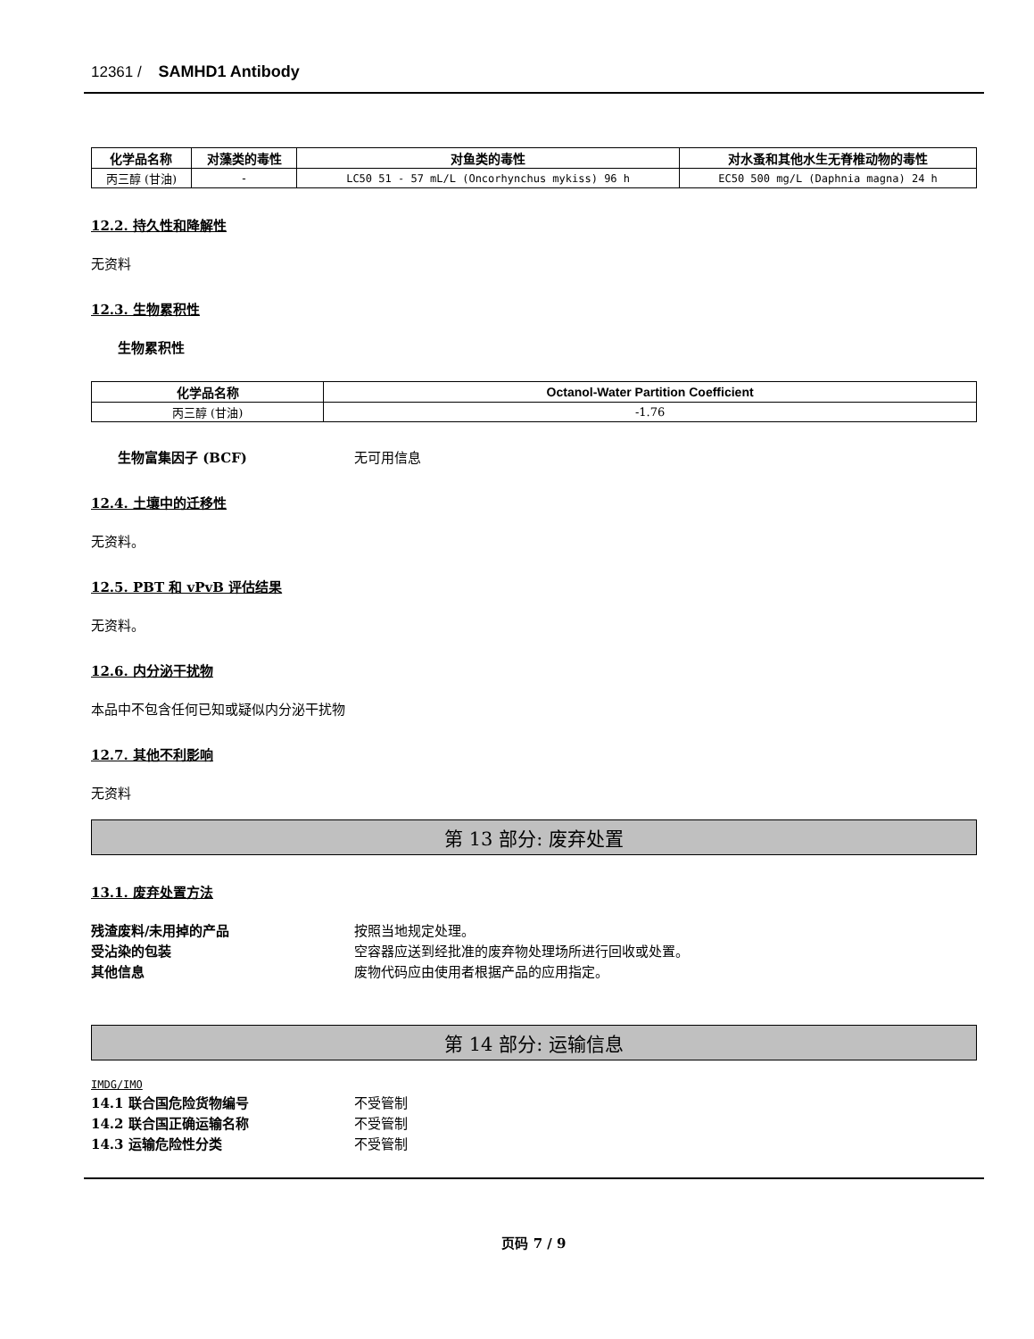12361 / SAMHD1 Antibody
| 化学品名称 | 对藻类的毒性 | 对鱼类的毒性 | 对水蚤和其他水生无脊椎动物的毒性 |
| --- | --- | --- | --- |
| 丙三醇 (甘油) | - | LC50 51 - 57 mL/L (Oncorhynchus mykiss) 96 h | EC50 500 mg/L (Daphnia magna) 24 h |
12.2. 持久性和降解性
无资料
12.3. 生物累积性
生物累积性
| 化学品名称 | Octanol-Water Partition Coefficient |
| --- | --- |
| 丙三醇 (甘油) | -1.76 |
生物富集因子 (BCF) 无可用信息
12.4. 土壤中的迁移性
无资料。
12.5. PBT 和 vPvB 评估结果
无资料。
12.6. 内分泌干扰物
本品中不包含任何已知或疑似内分泌干扰物
12.7. 其他不利影响
无资料
第 13 部分: 废弃处置
13.1. 废弃处置方法
残渣废料/未用掉的产品 按照当地规定处理。
受沾染的包装 空容器应送到经批准的废弃物处理场所进行回收或处置。
其他信息 废物代码应由使用者根据产品的应用指定。
第 14 部分: 运输信息
IMDG/IMO
14.1 联合国危险货物编号 不受管制
14.2 联合国正确运输名称 不受管制
14.3 运输危险性分类 不受管制
页码 7 / 9